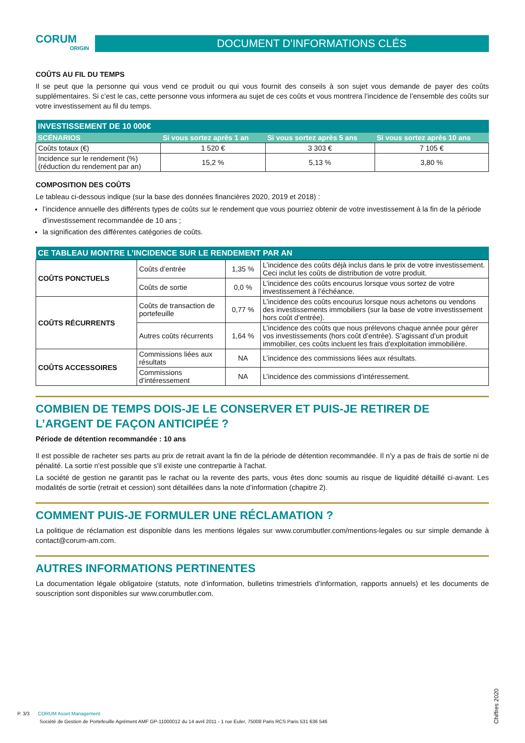CORUM
ORIGIN
DOCUMENT D'INFORMATIONS CLÉS
COÛTS AU FIL DU TEMPS
Il se peut que la personne qui vous vend ce produit ou qui vous fournit des conseils à son sujet vous demande de payer des coûts supplémentaires. Si c’est le cas, cette personne vous informera au sujet de ces coûts et vous montrera l’incidence de l’ensemble des coûts sur votre investissement au fil du temps.
| INVESTISSEMENT DE 10 000€ | | | |
| --- | --- | --- | --- |
| SCÉNARIOS | Si vous sortez après 1 an | Si vous sortez après 5 ans | Si vous sortez après 10 ans |
| Coûts totaux (€) | 1 520 € | 3 303 € | 7 105 € |
| Incidence sur le rendement (%) (réduction du rendement par an) | 15,2 % | 5,13 % | 3,80 % |
COMPOSITION DES COÛTS
Le tableau ci-dessous indique (sur la base des données financières 2020, 2019 et 2018) :
l’incidence annuelle des différents types de coûts sur le rendement que vous pourriez obtenir de votre investissement à la fin de la période d’investissement recommandée de 10 ans ;
la signification des différentes catégories de coûts.
| CE TABLEAU MONTRE L’INCIDENCE SUR LE RENDEMENT PAR AN | | | |
| --- | --- | --- | --- |
| COÛTS PONCTUELS | Coûts d’entrée | 1,35 % | L’incidence des coûts déjà inclus dans le prix de votre investissement. Ceci inclut les coûts de distribution de votre produit. |
| | Coûts de sortie | 0,0 % | L’incidence des coûts encourus lorsque vous sortez de votre investissement à l’échéance. |
| COÛTS RÉCURRENTS | Coûts de transaction de portefeuille | 0,77 % | L’incidence des coûts encourus lorsque nous achetons ou vendons des investissements immobiliers (sur la base de votre investissement hors coût d’entrée). |
| | Autres coûts récurrents | 1,64 % | L’incidence des coûts que nous prélevons chaque année pour gérer vos investissements (hors coût d’entrée). S’agissant d’un produit immobilier, ces coûts incluent les frais d'exploitation immobilière. |
| COÛTS ACCESSOIRES | Commissions liées aux résultats | NA | L’incidence des commissions liées aux résultats. |
| | Commissions d’intéressement | NA | L’incidence des commissions d’intéressement. |
COMBIEN DE TEMPS DOIS-JE LE CONSERVER ET PUIS-JE RETIRER DE L’ARGENT DE FAÇON ANTICIPÉE ?
Période de détention recommandée : 10 ans
Il est possible de racheter ses parts au prix de retrait avant la fin de la période de détention recommandée. Il n’y a pas de frais de sortie ni de pénalité. La sortie n'est possible que s'il existe une contrepartie à l'achat.
La société de gestion ne garantit pas le rachat ou la revente des parts, vous êtes donc soumis au risque de liquidité détaillé ci-avant. Les modalités de sortie (retrait et cession) sont détaillées dans la note d’information (chapitre 2).
COMMENT PUIS-JE FORMULER UNE RÉCLAMATION ?
La politique de réclamation est disponible dans les mentions légales sur www.corumbutler.com/mentions-legales ou sur simple demande à contact@corum-am.com.
AUTRES INFORMATIONS PERTINENTES
La documentation légale obligatoire (statuts, note d’information, bulletins trimestriels d’information, rapports annuels) et les documents de souscription sont disponibles sur www.corumbutler.com.
P. 3/3 CORUM Asset Management
Société de Gestion de Portefeuille Agrément AMF GP-11000012 du 14 avril 2011 - 1 rue Euler, 75008 Paris RCS Paris 531 636 546
Chiffres 2020